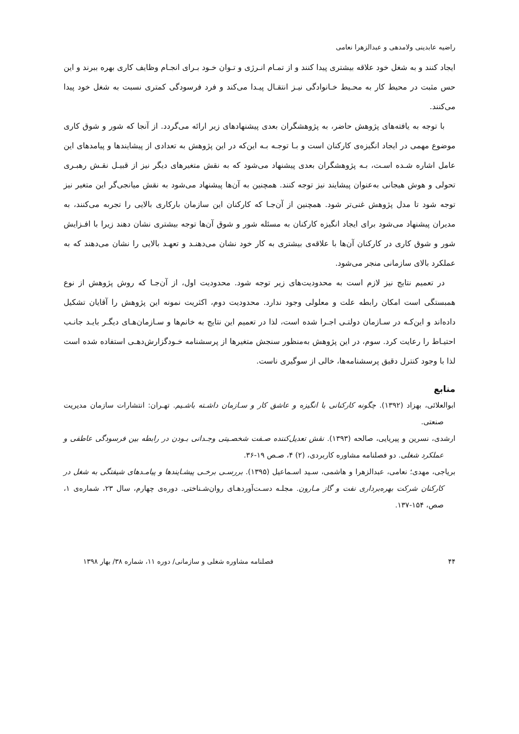راضیه عابدینی ولامدهی و عبدالزهرا نعامی
ایجاد کنند و به شغل خود علاقه بیشتری پیدا کنند و از تمـام انـرژی و تـوان خـود بـرای انجـام وظایف کاری بهره ببرند و این حس مثبت در محیط کار به محـیط خـانوادگی نیـز انتقـال پیـدا می‌کند و فرد فرسودگی کمتری نسبت به شغل خود پیدا می‌کنند.
با توجه به یافته‌های پژوهش حاضر، به پژوهشگران بعدی پیشنهادهای زیر ارائه می‌گردد. از آنجا که شور و شوق کاری موضوع مهمی در ایجاد انگیزه‌ی کارکنان است و بـا توجـه بـه این‌که در این پژوهش به تعدادی از پیشایندها و پیامدهای این عامل اشاره شـده اسـت، بـه پژوهشگران بعدی پیشنهاد می‌شود که به نقش متغیرهای دیگر نیز از قبیـل نقـش رهبـری تحولی و هوش هیجانی به‌عنوان پیشایند نیز توجه کنند. همچنین به آن‌ها پیشنهاد می‌شود به نقش میانجی‌گر این متغیر نیز توجه شود تا مدل پژوهش غنی‌تر شود. همچنین از آن‌جـا که کارکنان این سازمان بارکاری بالایی را تجربه می‌کنند، به مدیران پیشنهاد می‌شود برای ایجاد انگیزه کارکنان به مسئله شور و شوق آن‌ها توجه بیشتری نشان دهند زیرا با افـزایش شور و شوق کاری در کارکنان آن‌ها با علاقه‌ی بیشتری به کار خود نشان می‌دهنـد و تعهـد بالایی را نشان می‌دهند که به عملکرد بالای سازمانی منجر می‌شود.
در تعمیم نتایج نیز لازم است به محدودیت‌های زیر توجه شود. محدودیت اول، از آن‌جـا که روش پژوهش از نوع همبستگی است امکان رابطه علت و معلولی وجود ندارد. محدودیت دوم، اکثریت نمونه این پژوهش را آقایان تشکیل داده‌اند و این‌کـه در سـازمان دولتـی اجـرا شده است، لذا در تعمیم این نتایج به خانم‌ها و سـازمان‌هـای دیگـر بایـد جانـب احتیـاط را رعایت کرد. سوم، در این پژوهش به‌منظور سنجش متغیرها از پرسشنامه خـودگزارش‌دهـی استفاده شده است لذا با وجود کنترل دقیق پرسشنامه‌ها، خالی از سوگیری ناست.
منابع
ابوالعلائی، بهزاد (۱۳۹۲). چگونه کارکنانی با انگیزه و عاشق کار و سـازمان داشـته باشـیم. تهـران: انتشارات سازمان مدیریت صنعتی.
ارشدی، نسرین و پیریایی، صالحه (۱۳۹۳). نقش تعدیل‌کننده صـفت شخصـیتی وجـدانی بـودن در رابطه بین فرسودگی عاطفی و عملکرد شغلی. دو فصلنامه مشاوره کاربردی، (۲) ۴، صـص ۱۹-۳۶.
بریاجی، مهدی؛ نعامی، عبدالزهرا و هاشمی، سـید اسـماعیل (۱۳۹۵). بررسـی برخـی پیشـایندها و پیامـدهای شیفتگی به شغل در کارکنان شرکت بهره‌برداری نفت و گاز مـارون. مجلـه دسـت‌آوردهـای روان‌شـناختی. دوره‌ی چهارم، سال ۲۳، شماره‌ی ۱، صص، ۱۵۴-۱۳۷.
۴۴ فصلنامه مشاوره شغلی و سازمانی/ دوره ۱۱، شماره ۳۸/ بهار ۱۳۹۸